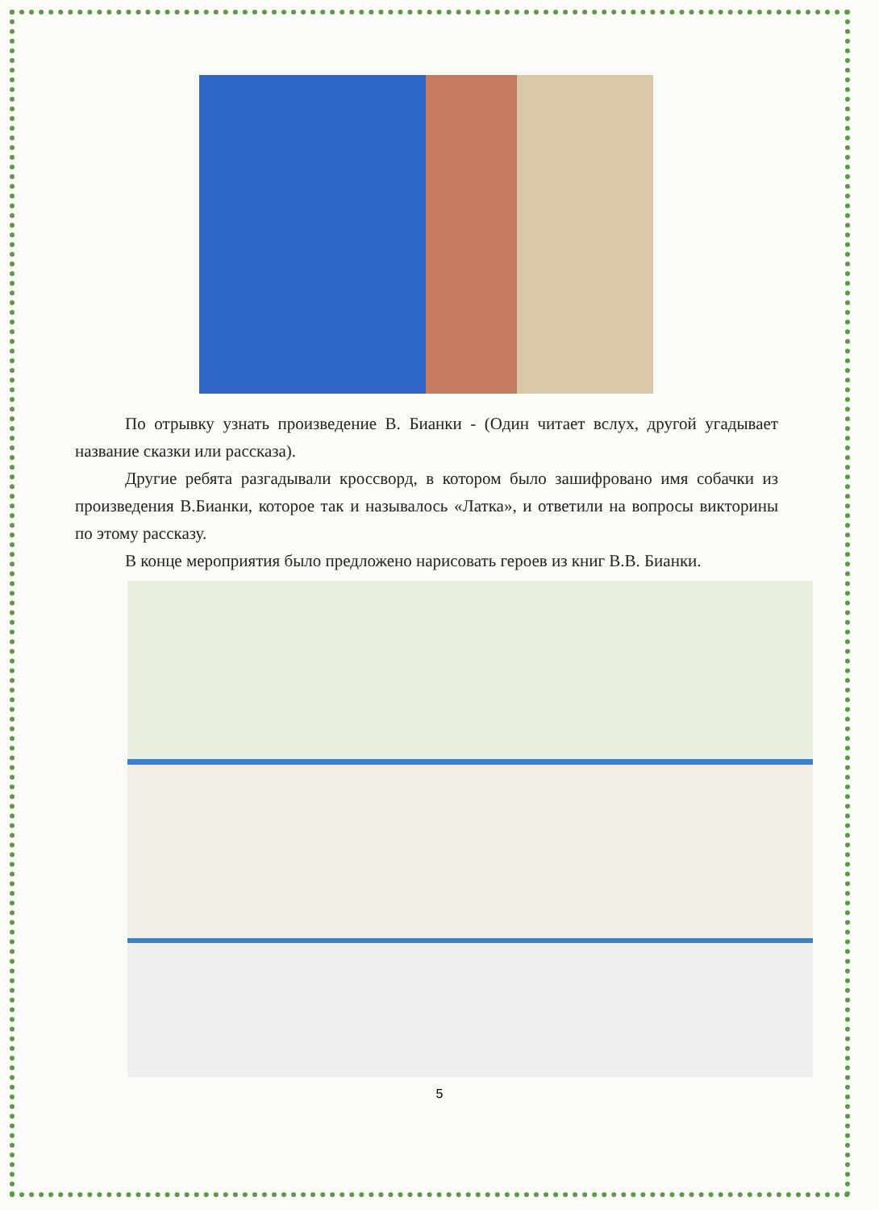По отрывку узнать произведение В. Бианки - (Один читает вслух, другой угадывает название сказки или рассказа).
Другие ребята разгадывали кроссворд, в котором было зашифровано имя собачки из произведения В.Бианки, которое так и называлось «Латка», и ответили на вопросы викторины по этому рассказу.
В конце мероприятия было предложено нарисовать героев из книг В.В. Бианки.
5